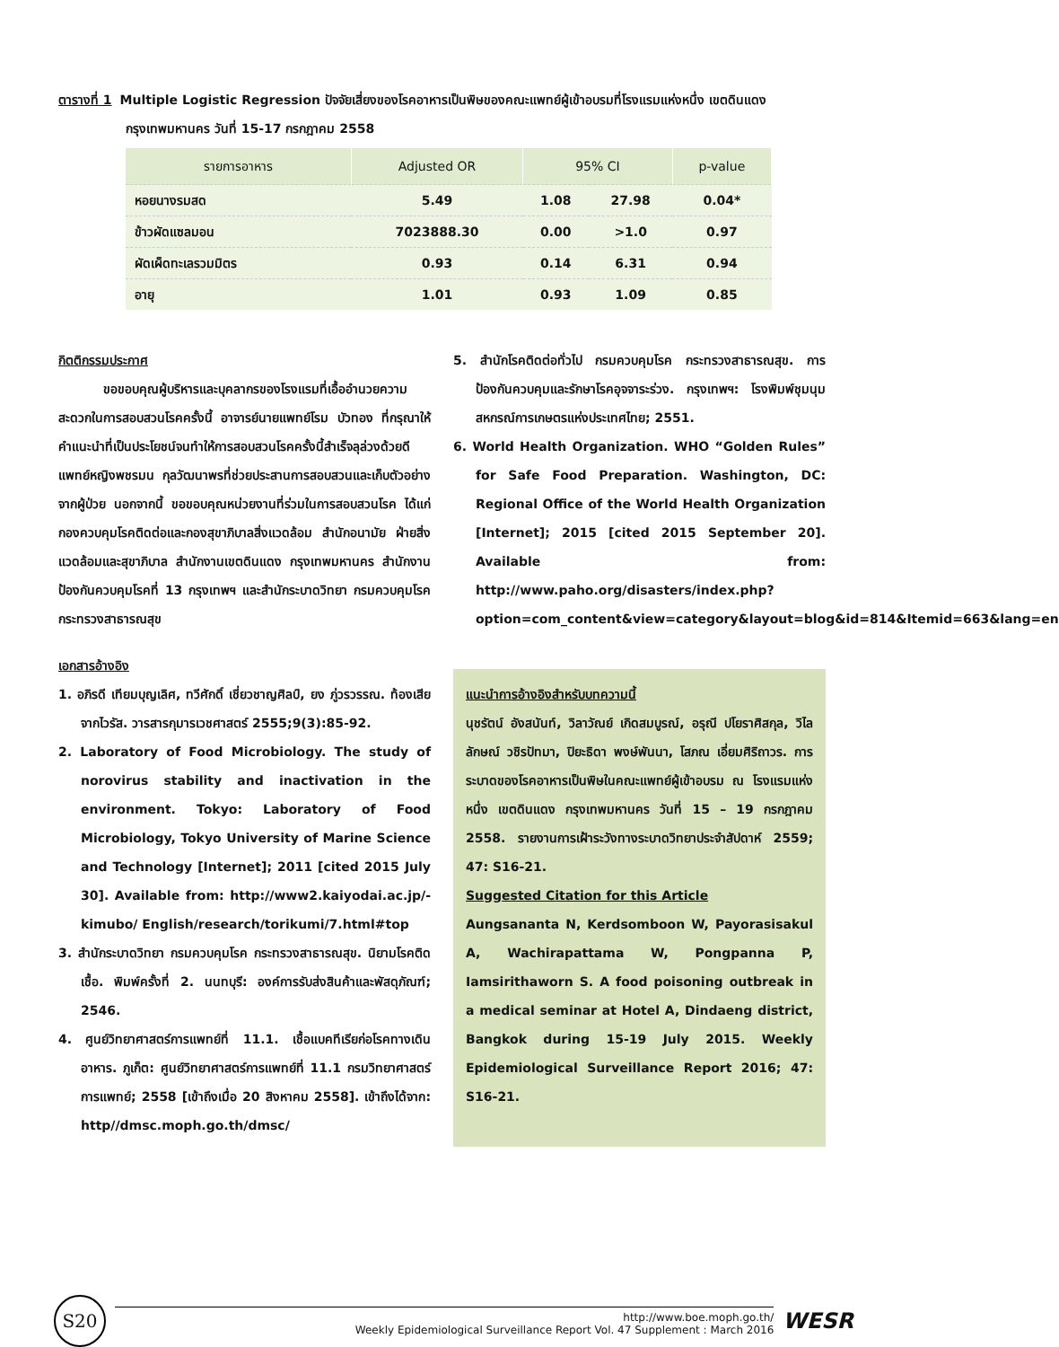ตารางที่ 1 Multiple Logistic Regression ปัจจัยเสี่ยงของโรคอาหารเป็นพิษของคณะแพทย์ผู้เข้าอบรมที่โรงแรมแห่งหนึ่ง เขตดินแดง
กรุงเทพมหานคร วันที่ 15-17 กรกฎาคม 2558
| รายการอาหาร | Adjusted OR | 95% CI | | p-value |
| --- | --- | --- | --- | --- |
| หอยนางรมสด | 5.49 | 1.08 | 27.98 | 0.04* |
| ข้าวผัดแซลมอน | 7023888.30 | 0.00 | >1.0 | 0.97 |
| ผัดเผ็ดทะเลรวมมิตร | 0.93 | 0.14 | 6.31 | 0.94 |
| อายุ | 1.01 | 0.93 | 1.09 | 0.85 |
กิตติกรรมประกาศ
ขอขอบคุณผู้บริหารและบุคลากรของโรงแรมที่เอื้ออำนวยความสะดวกในการสอบสวนโรคครั้งนี้ อาจารย์นายแพทย์โรม บัวทอง ที่กรุณาให้คำแนะนำที่เป็นประโยชน์จนทำให้การสอบสวนโรคครั้งนี้สำเร็จลุล่วงด้วยดี แพทย์หญิงพชรมน กุลวัฒนาพรที่ช่วยประสานการสอบสวนและเก็บตัวอย่างจากผู้ป่วย นอกจากนี้ ขอขอบคุณหน่วยงานที่ร่วมในการสอบสวนโรค ได้แก่ กองควบคุมโรคติดต่อและกองสุขาภิบาลสิ่งแวดล้อม สำนักอนามัย ฝ่ายสิ่งแวดล้อมและสุขาภิบาล สำนักงานเขตดินแดง กรุงเทพมหานคร สำนักงานป้องกันควบคุมโรคที่ 13 กรุงเทพฯ และสำนักระบาดวิทยา กรมควบคุมโรค กระทรวงสาธารณสุข
เอกสารอ้างอิง
1. อภิรดี เทียมบุญเลิศ, ทวีศักดิ์ เชี่ยวชาญศิลป์, ยง ภู่วรวรรณ. ท้องเสียจากไวรัส. วารสารกุมารเวชศาสตร์ 2555;9(3):85-92.
2. Laboratory of Food Microbiology. The study of norovirus stability and inactivation in the environment. Tokyo: Laboratory of Food Microbiology, Tokyo University of Marine Science and Technology [Internet]; 2011 [cited 2015 July 30]. Available from: http://www2.kaiyodai.ac.jp/-kimubo/ English/research/torikumi/7.html#top
3. สำนักระบาดวิทยา กรมควบคุมโรค กระทรวงสาธารณสุข. นิยามโรคติดเชื้อ. พิมพ์ครั้งที่ 2. นนทบุรี: องค์การรับส่งสินค้าและพัสดุภัณฑ์; 2546.
4. ศูนย์วิทยาศาสตร์การแพทย์ที่ 11.1. เชื้อแบคทีเรียก่อโรคทางเดินอาหาร. ภูเก็ต: ศูนย์วิทยาศาสตร์การแพทย์ที่ 11.1 กรมวิทยาศาสตร์การแพทย์; 2558 [เข้าถึงเมื่อ 20 สิงหาคม 2558]. เข้าถึงได้จาก: http//dmsc.moph.go.th/dmsc/
5. สำนักโรคติดต่อทั่วไป กรมควบคุมโรค กระทรวงสาธารณสุข. การป้องกันควบคุมและรักษาโรคอุจจาระร่วง. กรุงเทพฯ: โรงพิมพ์ชุมนุมสหกรณ์การเกษตรแห่งประเทศไทย; 2551.
6. World Health Organization. WHO “Golden Rules” for Safe Food Preparation. Washington, DC: Regional Office of the World Health Organization [Internet]; 2015 [cited 2015 September 20]. Available from: http://www.paho.org/disasters/index.php?option=com_content&view=category&layout=blog&id=814&Itemid=663&lang=en
แนะนำการอ้างอิงสำหรับบทความนี้
นุชรัตน์ อังสนันท์, วิลาวัณย์ เกิดสมบูรณ์, อรุณี ปโยราศิสกุล, วิไลลักษณ์ วชิรปัทมา, ปิยะธิดา พงษ์พันนา, โสภณ เอี่ยมศิริถาวร. การระบาดของโรคอาหารเป็นพิษในคณะแพทย์ผู้เข้าอบรม ณ โรงแรมแห่งหนึ่ง เขตดินแดง กรุงเทพมหานคร วันที่ 15 – 19 กรกฎาคม 2558. รายงานการเฝ้าระวังทางระบาดวิทยาประจำสัปดาห์ 2559; 47: S16-21.
Suggested Citation for this Article
Aungsananta N, Kerdsomboon W, Payorasisakul A, Wachirapattama W, Pongpanna P, Iamsirithaworn S. A food poisoning outbreak in a medical seminar at Hotel A, Dindaeng district, Bangkok during 15-19 July 2015. Weekly Epidemiological Surveillance Report 2016; 47: S16-21.
S20
http://www.boe.moph.go.th/
Weekly Epidemiological Surveillance Report Vol. 47 Supplement : March 2016
WESR